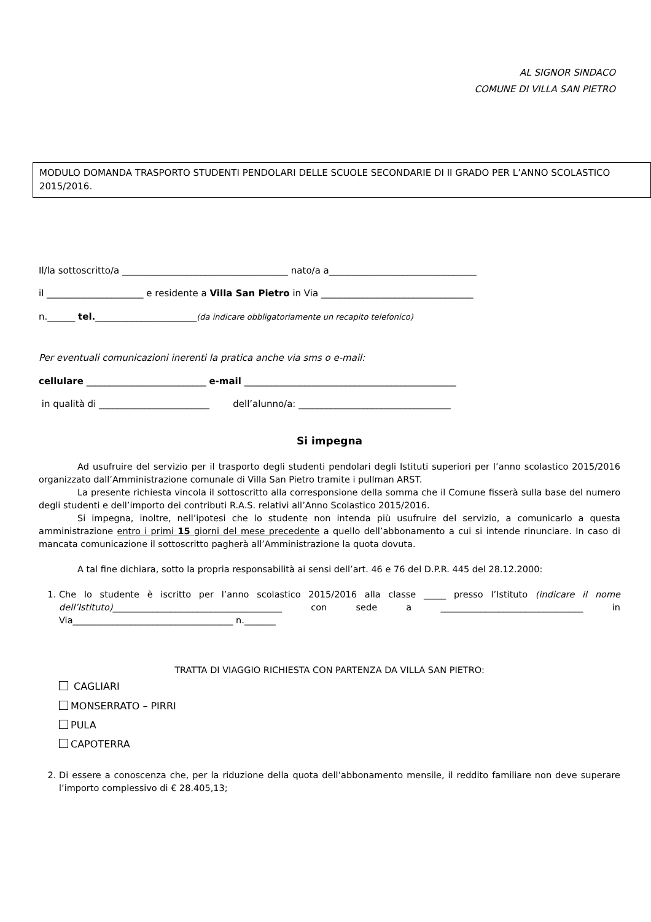AL SIGNOR SINDACO
COMUNE DI VILLA SAN PIETRO
MODULO DOMANDA TRASPORTO STUDENTI PENDOLARI DELLE SCUOLE SECONDARIE DI II GRADO PER L’ANNO SCOLASTICO 2015/2016.
Il/la sottoscritto/a ____________________________________ nato/a a________________________________
il _____________________ e residente a Villa San Pietro in Via _________________________________
n.______ tel.______________________(da indicare obbligatoriamente un recapito telefonico)
Per eventuali comunicazioni inerenti la pratica anche via sms o e-mail:
cellulare __________________________ e-mail ______________________________________________
in qualità di ________________________ dell’alunno/a: _________________________________
Si impegna
Ad usufruire del servizio per il trasporto degli studenti pendolari degli Istituti superiori per l’anno scolastico 2015/2016 organizzato dall’Amministrazione comunale di Villa San Pietro tramite i pullman ARST.
La presente richiesta vincola il sottoscritto alla corresponsione della somma che il Comune fisserà sulla base del numero degli studenti e dell’importo dei contributi R.A.S. relativi all’Anno Scolastico 2015/2016.
Si impegna, inoltre, nell’ipotesi che lo studente non intenda più usufruire del servizio, a comunicarlo a questa amministrazione entro i primi 15 giorni del mese precedente a quello dell’abbonamento a cui si intende rinunciare. In caso di mancata comunicazione il sottoscritto pagherà all’Amministrazione la quota dovuta.
A tal fine dichiara, sotto la propria responsabilità ai sensi dell’art. 46 e 76 del D.P.R. 445 del 28.12.2000:
1. Che lo studente è iscritto per l’anno scolastico 2015/2016 alla classe _____ presso l’Istituto (indicare il nome dell’Istituto)______________________________________ con sede a ________________________________ in Via____________________________________ n._______
TRATTA DI VIAGGIO RICHIESTA CON PARTENZA DA VILLA SAN PIETRO:
CAGLIARI
MONSERRATO – PIRRI
PULA
CAPOTERRA
2. Di essere a conoscenza che, per la riduzione della quota dell’abbonamento mensile, il reddito familiare non deve superare l’importo complessivo di € 28.405,13;